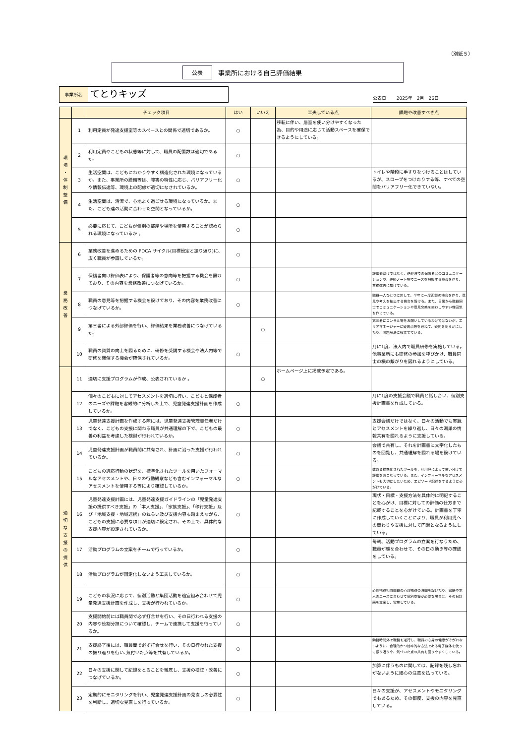（別紙５）
公表 事業所における自己評価結果
事業所名
てとりキッズ
公表日　　 2025年　2月　26日
| | | チェック項目 | はい | いいえ | 工夫している点 | 課題や改善すべき点 |
| --- | --- | --- | --- | --- | --- | --- |
| 環 境 ・ 体 制 整 備 | 1 | 利用定員が発達支援室等のスペースとの関係で適切であるか。 | ○ | | 移転に伴い、居室を使い分けやすくなった為、目的や用途に応じて活動スペースを確保できるようにしている。 | |
| | 2 | 利用定員やこどもの状態等に対して、職員の配置数は適切であるか。 | ○ | | | |
| | 3 | 生活空間は、こどもにわかりやすく構造化された環境になっているか。また、事業所の設備等は、障害の特性に応じ、バリアフリー化や情報伝達等、環境上の配慮が適切になされているか。 | ○ | | | トイレや階段に手すりをつけることはしているが、スロープをつけたりする等、すべての空間をバリアフリー化できていない。 |
| | 4 | 生活空間は、清潔で、心地よく過ごせる環境になっているか。また、こども達の活動に合わせた空間となっているか。 | ○ | | | |
| | 5 | 必要に応じて、こどもが個別の部屋や場所を使用することが認められる環境になっているか 。 | ○ | | | |
| 業 務 改 善 | 6 | 業務改善を進めるための PDCA サイクル(目標設定と振り返り)に、広く職員が参画しているか。 | ○ | | | |
| | 7 | 保護者向け評価表により、保護者等の意向等を把握する機会を設けており、その内容を業務改善につなげているか。 | ○ | | | 評価表だけではなく、送迎時での保護者とのコミュニケーションや、連絡ノート等でニーズを把握する機会を作り、業務改善に繋げている。 |
| | 8 | 職員の意見等を把握する機会を設けており、その内容を業務改善につなげているか。 | ○ | | | 職員一人ひとりに対して、半年に一度面談の機会を作り、意見や考えを抽出する機会を設ける。また、日常から職員同士でコミュニケーションや意見交換を交わしやすい雰囲気を作っている。 |
| | 9 | 第三者による外部評価を行い、評価結果を業務改善につなげているか。 | | ○ | | 第三者にコンサル等をお願いしているわけではないが、エリアマネージャーに疑問点等を尋ねて、疑問を明らかにしたり、問題解決に役立てている。 |
| | 10 | 職員の資質の向上を図るために、研修を受講する機会や法人内等で研修を開催する機会が確保されているか。 | ○ | | | 月に1度、法人内で職員研修を実施している。他事業所にも研修の参加を呼びかけ、職員同士の横の繋がりを図れるようにしている。 |
| 適 切 な 支 援 の 提 供 | 11 | 適切に支援プログラムが作成、公表されているか 。 | | ○ | ホームページ上に掲載予定である。 | |
| | 12 | 個々のこどもに対してアセスメントを適切に行い、こどもと保護者のニーズや課題を客観的に分析した上で、児童発達支援計画を作成しているか。 | ○ | | | 月に1度の支援会議で職員と話し合い、個別支援計画書を作成している。 |
| | 13 | 児童発達支援計画を作成する際には、児童発達支援管理責任者だけでなく、こどもの支援に関わる職員が共通理解の下で、こどもの最善の利益を考慮した検討が行われているか。 | ○ | | | 支援会議だけではなく、日々の活動でも実践とアセスメントを繰り返し、日々の湯巣の情報共有を図れるように支援している。 |
| | 14 | 児童発達支援計画が職員間に共有され、計画に沿った支援が行われているか。 | ○ | | | 会議で共有し、それを計画書に文字化したものを回覧し、共通理解を図れる場を設けている。 |
| | 15 | こどもの適応行動の状況を、標準化されたツールを用いたフォーマルなアセスメントや、日々の行動観察なども含むインフォーマルなアセスメントを使用する等により確認しているか。 | ○ | | | 数ある標準化されたツールを、利用児によって使い分けて評価をおこなっている。また、インフォーマルなアセスメントも大切にしたいため、エピソード記述をするように心がけている。 |
| | 16 | 児童発達支援計画には、児童発達支援ガイドラインの「児童発達支援の提供すべき支援」の「本人支援」、「家族支援」、「移行支援」及び「地域支援・地域連携」のねらい及び支援内容も踏まえながら、こどもの支援に必要な項目が適切に設定され、その上で、具体的な支援内容が設定されているか。 | ○ | | | 現状・目標・支援方法を具体的に明記することを心がけ、目標に対しての評価の仕方まで記載することを心がけている。計画書を丁寧に作成していくことにより、職員が利用児への関わりや支援に対して円滑となるようにしている。 |
| | 17 | 活動プログラムの立案をチームで行っているか。 | ○ | | | 毎朝、活動プログラムの立案を行なうため、職員が顔を合わせて、その日の動き等の確認をしている。 |
| | 18 | 活動プログラムが固定化しないよう工夫しているか。 | ○ | | | |
| | 19 | こどもの状況に応じて、個別活動と集団活動を適宜組み合わせて児童発達支援計画を作成し、支援が行われているか。 | ○ | | | 心理指導担当職員の心理指導の時間を設けたり、家庭や本人のニーズに合わせて個別支援が必要な場合は、その旨計画を立案し、実施している。 |
| | 20 | 支援開始前には職員間で必ず打合せを行い、その日行われる支援の内容や役割分担について確認し、チームで連携して支援を行っているか。 | ○ | | | |
| | 21 | 支援終了後には、職員間で必ず打合せを行い、その日行われた支援の振り返りを行い､気付いた点等を共有しているか。 | ○ | | | 勤務時間外で職務を遂行し、職員の心身の健康がそがれないように、合理的かつ効率的な方法である電子媒体を使って振り返りや、気づいた点の共有を図りやすくしている。 |
| | 22 | 日々の支援に関して記録をとることを徹底し、支援の検証・改善につなげているか。 | ○ | | | 加算に伴うものに関しては、記録を残し忘れがないように細心の注意を払っている。 |
| | 23 | 定期的にモニタリングを行い、児童発達支援計画の見直しの必要性を判断し、適切な見直しを行っているか。 | ○ | | | 日々の支援が、アセスメントやモニタリングでもあるため、その都度、支援の内容を見直している。 |